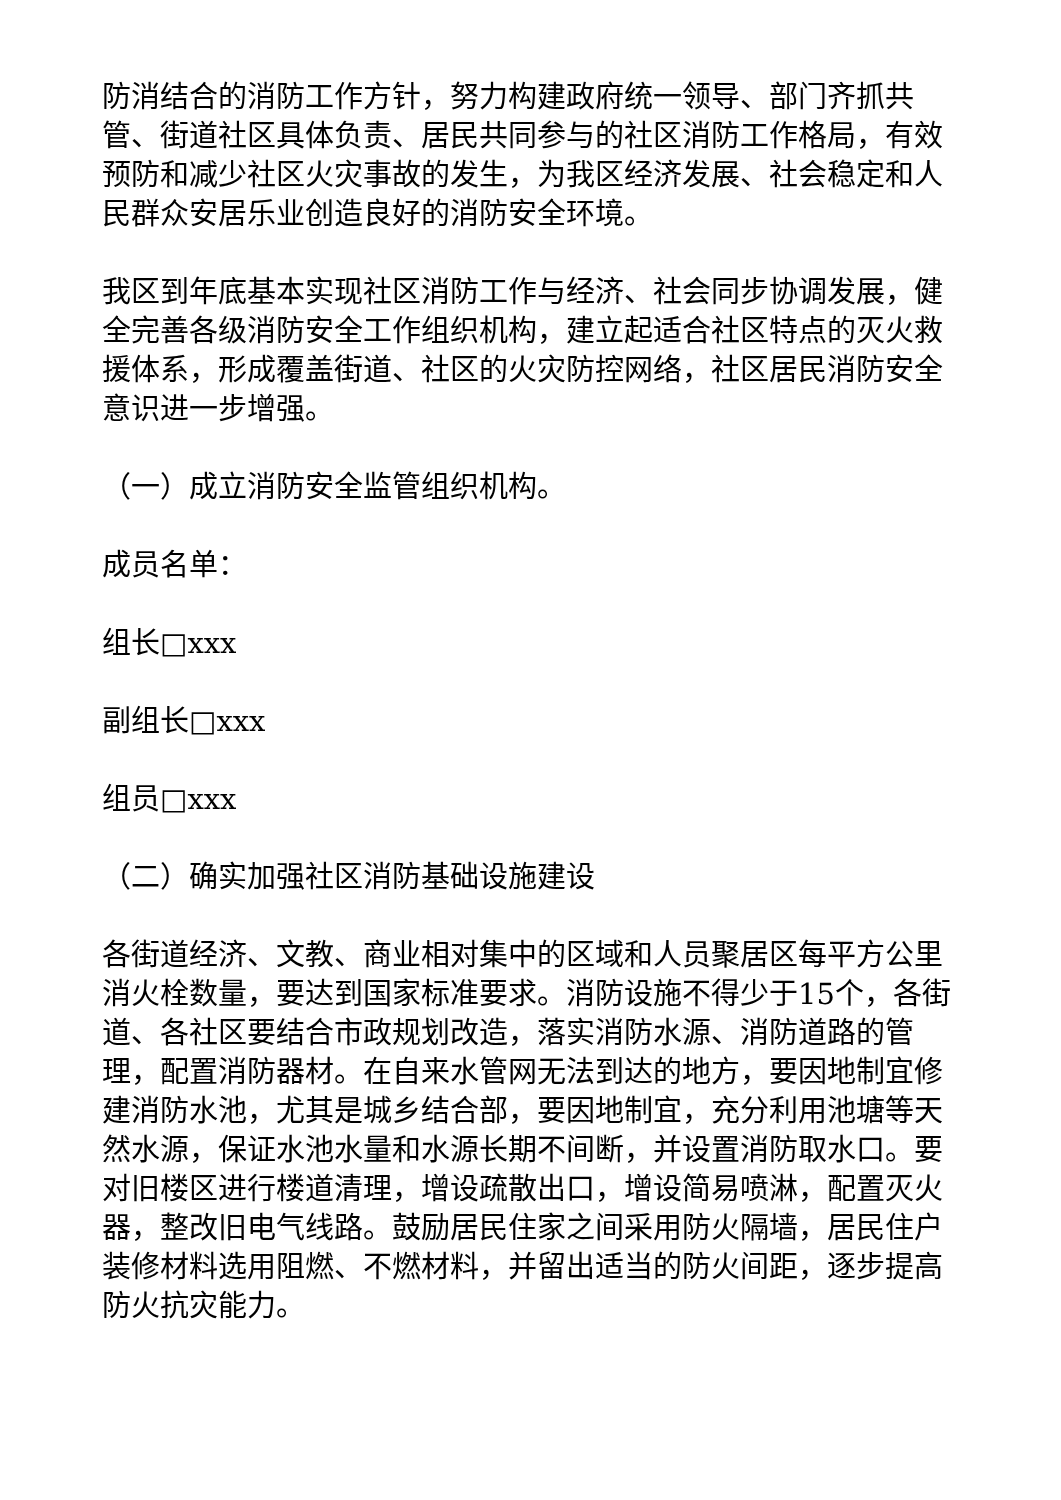防消结合的消防工作方针，努力构建政府统一领导、部门齐抓共管、街道社区具体负责、居民共同参与的社区消防工作格局，有效预防和减少社区火灾事故的发生，为我区经济发展、社会稳定和人民群众安居乐业创造良好的消防安全环境。
我区到年底基本实现社区消防工作与经济、社会同步协调发展，健全完善各级消防安全工作组织机构，建立起适合社区特点的灭火救援体系，形成覆盖街道、社区的火灾防控网络，社区居民消防安全意识进一步增强。
（一）成立消防安全监管组织机构。
成员名单：
组长□xxx
副组长□xxx
组员□xxx
（二）确实加强社区消防基础设施建设
各街道经济、文教、商业相对集中的区域和人员聚居区每平方公里消火栓数量，要达到国家标准要求。消防设施不得少于15个，各街道、各社区要结合市政规划改造，落实消防水源、消防道路的管理，配置消防器材。在自来水管网无法到达的地方，要因地制宜修建消防水池，尤其是城乡结合部，要因地制宜，充分利用池塘等天然水源，保证水池水量和水源长期不间断，并设置消防取水口。要对旧楼区进行楼道清理，增设疏散出口，增设简易喷淋，配置灭火器，整改旧电气线路。鼓励居民住家之间采用防火隔墙，居民住户装修材料选用阻燃、不燃材料，并留出适当的防火间距，逐步提高防火抗灾能力。